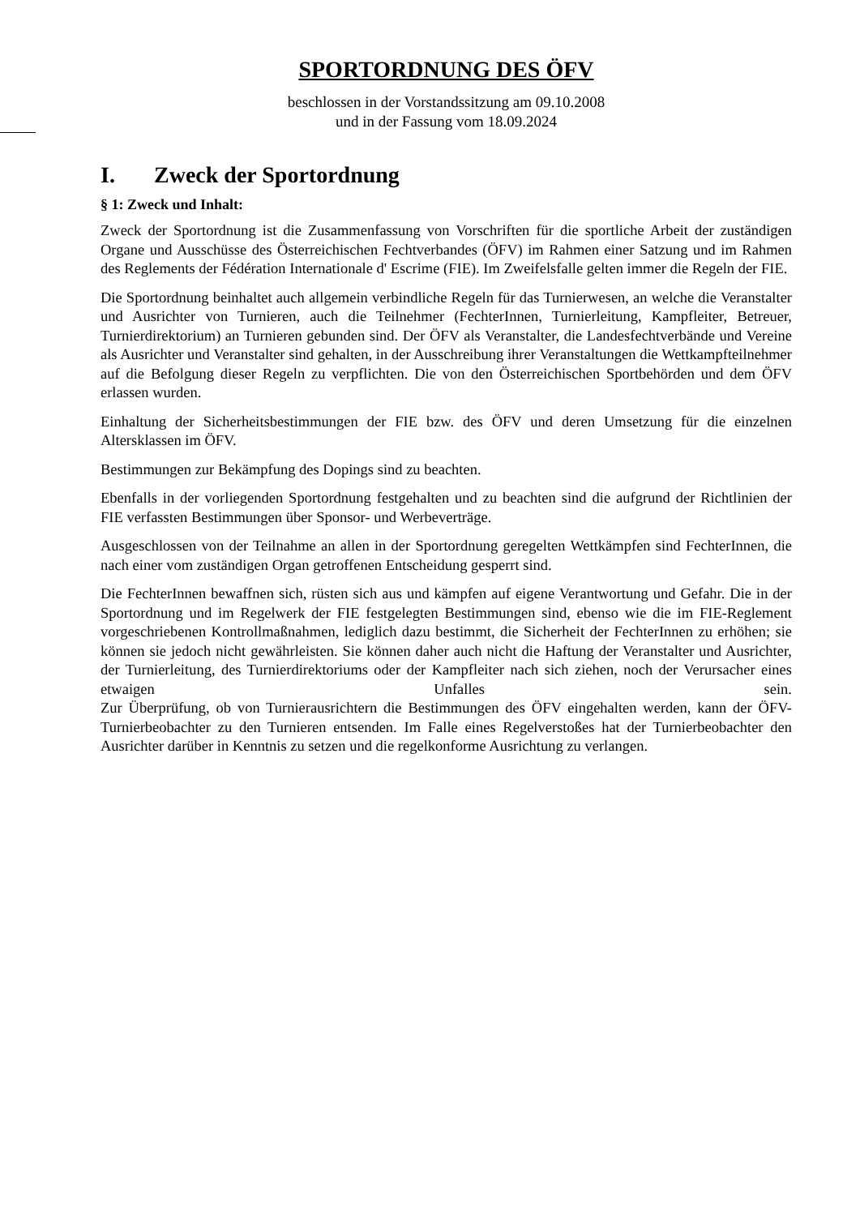SPORTORDNUNG DES ÖFV
beschlossen in der Vorstandssitzung am 09.10.2008
und in der Fassung vom 18.09.2024
I. Zweck der Sportordnung
§ 1: Zweck und Inhalt:
Zweck der Sportordnung ist die Zusammenfassung von Vorschriften für die sportliche Arbeit der zuständigen Organe und Ausschüsse des Österreichischen Fechtverbandes (ÖFV) im Rahmen einer Satzung und im Rahmen des Reglements der Fédération Internationale d' Escrime (FIE). Im Zweifelsfalle gelten immer die Regeln der FIE.
Die Sportordnung beinhaltet auch allgemein verbindliche Regeln für das Turnierwesen, an welche die Veranstalter und Ausrichter von Turnieren, auch die Teilnehmer (FechterInnen, Turnierleitung, Kampfleiter, Betreuer, Turnierdirektorium) an Turnieren gebunden sind. Der ÖFV als Veranstalter, die Landesfechtverbände und Vereine als Ausrichter und Veranstalter sind gehalten, in der Ausschreibung ihrer Veranstaltungen die Wettkampfteilnehmer auf die Befolgung dieser Regeln zu verpflichten. Die von den Österreichischen Sportbehörden und dem ÖFV erlassen wurden.
Einhaltung der Sicherheitsbestimmungen der FIE bzw. des ÖFV und deren Umsetzung für die einzelnen Altersklassen im ÖFV.
Bestimmungen zur Bekämpfung des Dopings sind zu beachten.
Ebenfalls in der vorliegenden Sportordnung festgehalten und zu beachten sind die aufgrund der Richtlinien der FIE verfassten Bestimmungen über Sponsor- und Werbeverträge.
Ausgeschlossen von der Teilnahme an allen in der Sportordnung geregelten Wettkämpfen sind FechterInnen, die nach einer vom zuständigen Organ getroffenen Entscheidung gesperrt sind.
Die FechterInnen bewaffnen sich, rüsten sich aus und kämpfen auf eigene Verantwortung und Gefahr. Die in der Sportordnung und im Regelwerk der FIE festgelegten Bestimmungen sind, ebenso wie die im FIE-Reglement vorgeschriebenen Kontrollmaßnahmen, lediglich dazu bestimmt, die Sicherheit der FechterInnen zu erhöhen; sie können sie jedoch nicht gewährleisten. Sie können daher auch nicht die Haftung der Veranstalter und Ausrichter, der Turnierleitung, des Turnierdirektoriums oder der Kampfleiter nach sich ziehen, noch der Verursacher eines etwaigen Unfalles sein.
Zur Überprüfung, ob von Turnierausrichtern die Bestimmungen des ÖFV eingehalten werden, kann der ÖFV-Turnierbeobachter zu den Turnieren entsenden. Im Falle eines Regelverstoßes hat der Turnierbeobachter den Ausrichter darüber in Kenntnis zu setzen und die regelkonforme Ausrichtung zu verlangen.